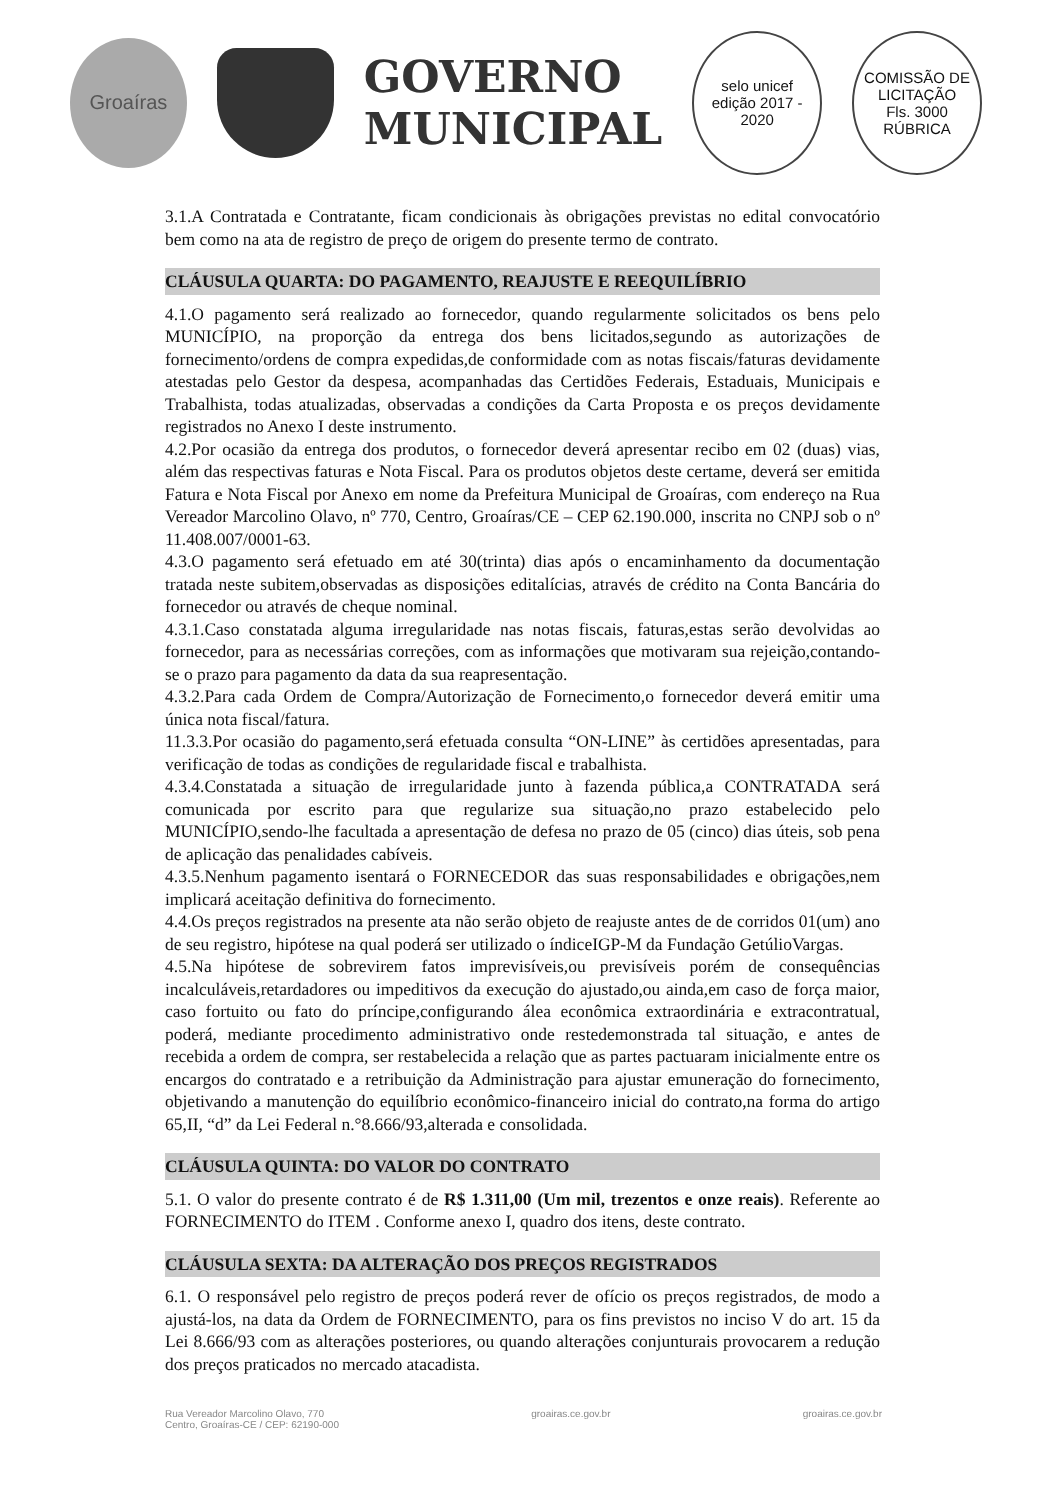Groaíras
GOVERNO
MUNICIPAL
selo unicef
edição 2017 - 2020
COMISSÃO DE LICITAÇÃO
Fls. 3000
RÚBRICA
3.1.A Contratada e Contratante, ficam condicionais às obrigações previstas no edital convocatório bem como na ata de registro de preço de origem do presente termo de contrato.
CLÁUSULA QUARTA: DO PAGAMENTO, REAJUSTE E REEQUILÍBRIO
4.1.O pagamento será realizado ao fornecedor, quando regularmente solicitados os bens pelo MUNICÍPIO, na proporção da entrega dos bens licitados,segundo as autorizações de fornecimento/ordens de compra expedidas,de conformidade com as notas fiscais/faturas devidamente atestadas pelo Gestor da despesa, acompanhadas das Certidões Federais, Estaduais, Municipais e Trabalhista, todas atualizadas, observadas a condições da Carta Proposta e os preços devidamente registrados no Anexo I deste instrumento.
4.2.Por ocasião da entrega dos produtos, o fornecedor deverá apresentar recibo em 02 (duas) vias, além das respectivas faturas e Nota Fiscal. Para os produtos objetos deste certame, deverá ser emitida Fatura e Nota Fiscal por Anexo em nome da Prefeitura Municipal de Groaíras, com endereço na Rua Vereador Marcolino Olavo, nº 770, Centro, Groaíras/CE – CEP 62.190.000, inscrita no CNPJ sob o nº 11.408.007/0001-63.
4.3.O pagamento será efetuado em até 30(trinta) dias após o encaminhamento da documentação tratada neste subitem,observadas as disposições editalícias, através de crédito na Conta Bancária do fornecedor ou através de cheque nominal.
4.3.1.Caso constatada alguma irregularidade nas notas fiscais, faturas,estas serão devolvidas ao fornecedor, para as necessárias correções, com as informações que motivaram sua rejeição,contando-se o prazo para pagamento da data da sua reapresentação.
4.3.2.Para cada Ordem de Compra/Autorização de Fornecimento,o fornecedor deverá emitir uma única nota fiscal/fatura.
11.3.3.Por ocasião do pagamento,será efetuada consulta “ON-LINE” às certidões apresentadas, para verificação de todas as condições de regularidade fiscal e trabalhista.
4.3.4.Constatada a situação de irregularidade junto à fazenda pública,a CONTRATADA será comunicada por escrito para que regularize sua situação,no prazo estabelecido pelo MUNICÍPIO,sendo-lhe facultada a apresentação de defesa no prazo de 05 (cinco) dias úteis, sob pena de aplicação das penalidades cabíveis.
4.3.5.Nenhum pagamento isentará o FORNECEDOR das suas responsabilidades e obrigações,nem implicará aceitação definitiva do fornecimento.
4.4.Os preços registrados na presente ata não serão objeto de reajuste antes de de corridos 01(um) ano de seu registro, hipótese na qual poderá ser utilizado o índiceIGP-M da Fundação GetúlioVargas.
4.5.Na hipótese de sobrevirem fatos imprevisíveis,ou previsíveis porém de consequências incalculáveis,retardadores ou impeditivos da execução do ajustado,ou ainda,em caso de força maior, caso fortuito ou fato do príncipe,configurando álea econômica extraordinária e extracontratual, poderá, mediante procedimento administrativo onde restedemonstrada tal situação, e antes de recebida a ordem de compra, ser restabelecida a relação que as partes pactuaram inicialmente entre os encargos do contratado e a retribuição da Administração para ajustar emuneração do fornecimento, objetivando a manutenção do equilíbrio econômico-financeiro inicial do contrato,na forma do artigo 65,II, “d” da Lei Federal n.°8.666/93,alterada e consolidada.
CLÁUSULA QUINTA: DO VALOR DO CONTRATO
5.1. O valor do presente contrato é de R$ 1.311,00 (Um mil, trezentos e onze reais). Referente ao FORNECIMENTO do ITEM . Conforme anexo I, quadro dos itens, deste contrato.
CLÁUSULA SEXTA: DA ALTERAÇÃO DOS PREÇOS REGISTRADOS
6.1. O responsável pelo registro de preços poderá rever de ofício os preços registrados, de modo a ajustá-los, na data da Ordem de FORNECIMENTO, para os fins previstos no inciso V do art. 15 da Lei 8.666/93 com as alterações posteriores, ou quando alterações conjunturais provocarem a redução dos preços praticados no mercado atacadista.
Rua Vereador Marcolino Olavo, 770
Centro, Groaíras-CE / CEP: 62190-000
groairas.ce.gov.br groairas.ce.gov.br